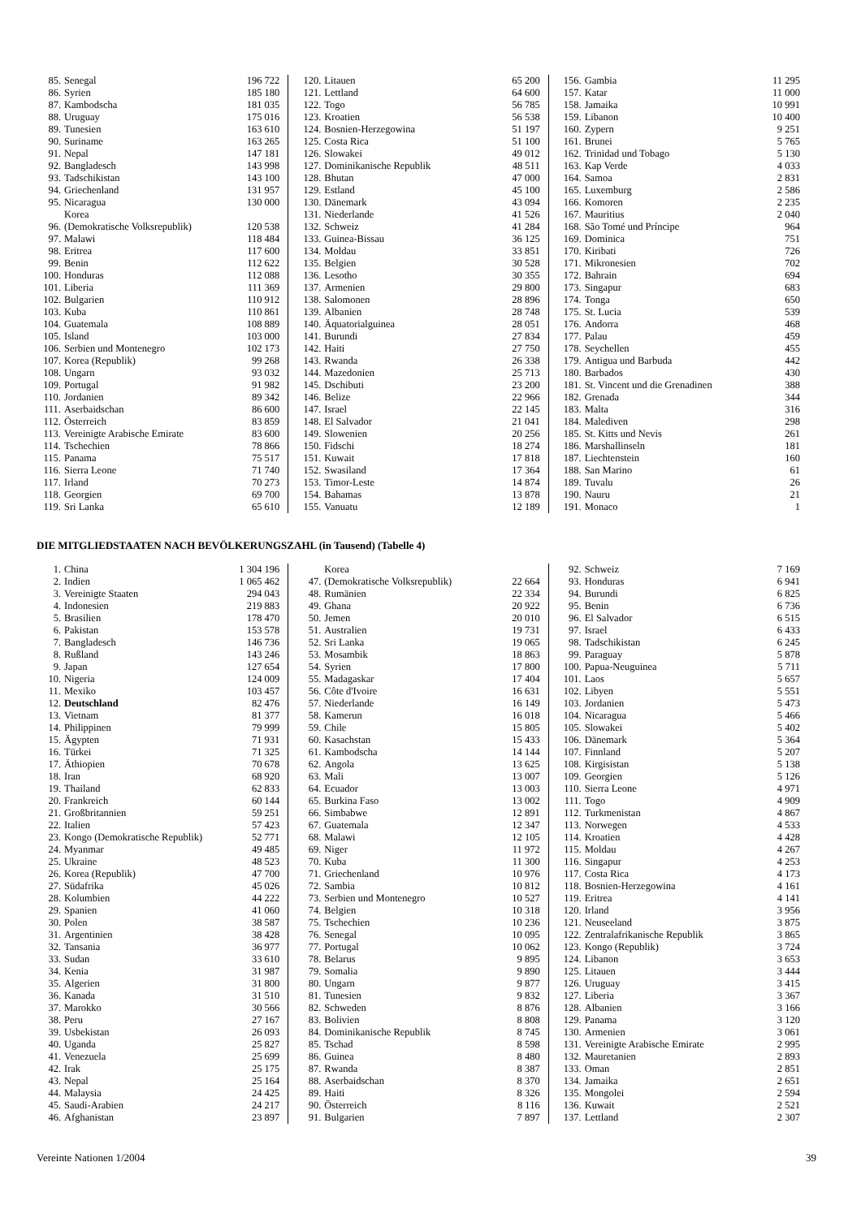| 85. | Senegal | 196 722 |
| 86. | Syrien | 185 180 |
| 87. | Kambodscha | 181 035 |
| 88. | Uruguay | 175 016 |
| 89. | Tunesien | 163 610 |
| 90. | Suriname | 163 265 |
| 91. | Nepal | 147 181 |
| 92. | Bangladesch | 143 998 |
| 93. | Tadschikistan | 143 100 |
| 94. | Griechenland | 131 957 |
| 95. | Nicaragua | 130 000 |
| 96. | Korea (Demokratische Volksrepublik) | 120 538 |
| 97. | Malawi | 118 484 |
| 98. | Eritrea | 117 600 |
| 99. | Benin | 112 622 |
| 100. | Honduras | 112 088 |
| 101. | Liberia | 111 369 |
| 102. | Bulgarien | 110 912 |
| 103. | Kuba | 110 861 |
| 104. | Guatemala | 108 889 |
| 105. | Island | 103 000 |
| 106. | Serbien und Montenegro | 102 173 |
| 107. | Korea (Republik) | 99 268 |
| 108. | Ungarn | 93 032 |
| 109. | Portugal | 91 982 |
| 110. | Jordanien | 89 342 |
| 111. | Aserbaidschan | 86 600 |
| 112. | Österreich | 83 859 |
| 113. | Vereinigte Arabische Emirate | 83 600 |
| 114. | Tschechien | 78 866 |
| 115. | Panama | 75 517 |
| 116. | Sierra Leone | 71 740 |
| 117. | Irland | 70 273 |
| 118. | Georgien | 69 700 |
| 119. | Sri Lanka | 65 610 |
| 120. | Litauen | 65 200 |
| 121. | Lettland | 64 600 |
| 122. | Togo | 56 785 |
| 123. | Kroatien | 56 538 |
| 124. | Bosnien-Herzegowina | 51 197 |
| 125. | Costa Rica | 51 100 |
| 126. | Slowakei | 49 012 |
| 127. | Dominikanische Republik | 48 511 |
| 128. | Bhutan | 47 000 |
| 129. | Estland | 45 100 |
| 130. | Dänemark | 43 094 |
| 131. | Niederlande | 41 526 |
| 132. | Schweiz | 41 284 |
| 133. | Guinea-Bissau | 36 125 |
| 134. | Moldau | 33 851 |
| 135. | Belgien | 30 528 |
| 136. | Lesotho | 30 355 |
| 137. | Armenien | 29 800 |
| 138. | Salomonen | 28 896 |
| 139. | Albanien | 28 748 |
| 140. | Äquatorialguinea | 28 051 |
| 141. | Burundi | 27 834 |
| 142. | Haiti | 27 750 |
| 143. | Rwanda | 26 338 |
| 144. | Mazedonien | 25 713 |
| 145. | Dschibuti | 23 200 |
| 146. | Belize | 22 966 |
| 147. | Israel | 22 145 |
| 148. | El Salvador | 21 041 |
| 149. | Slowenien | 20 256 |
| 150. | Fidschi | 18 274 |
| 151. | Kuwait | 17 818 |
| 152. | Swasiland | 17 364 |
| 153. | Timor-Leste | 14 874 |
| 154. | Bahamas | 13 878 |
| 155. | Vanuatu | 12 189 |
| 156. | Gambia | 11 295 |
| 157. | Katar | 11 000 |
| 158. | Jamaika | 10 991 |
| 159. | Libanon | 10 400 |
| 160. | Zypern | 9 251 |
| 161. | Brunei | 5 765 |
| 162. | Trinidad und Tobago | 5 130 |
| 163. | Kap Verde | 4 033 |
| 164. | Samoa | 2 831 |
| 165. | Luxemburg | 2 586 |
| 166. | Komoren | 2 235 |
| 167. | Mauritius | 2 040 |
| 168. | São Tomé und Príncipe | 964 |
| 169. | Dominica | 751 |
| 170. | Kiribati | 726 |
| 171. | Mikronesien | 702 |
| 172. | Bahrain | 694 |
| 173. | Singapur | 683 |
| 174. | Tonga | 650 |
| 175. | St. Lucia | 539 |
| 176. | Andorra | 468 |
| 177. | Palau | 459 |
| 178. | Seychellen | 455 |
| 179. | Antigua und Barbuda | 442 |
| 180. | Barbados | 430 |
| 181. | St. Vincent und die Grenadinen | 388 |
| 182. | Grenada | 344 |
| 183. | Malta | 316 |
| 184. | Malediven | 298 |
| 185. | St. Kitts und Nevis | 261 |
| 186. | Marshallinseln | 181 |
| 187. | Liechtenstein | 160 |
| 188. | San Marino | 61 |
| 189. | Tuvalu | 26 |
| 190. | Nauru | 21 |
| 191. | Monaco | 1 |
DIE MITGLIEDSTAATEN NACH BEVÖLKERUNGSZAHL (in Tausend) (Tabelle 4)
| 1. | China | 1 304 196 |
| 2. | Indien | 1 065 462 |
| 3. | Vereinigte Staaten | 294 043 |
| 4. | Indonesien | 219 883 |
| 5. | Brasilien | 178 470 |
| 6. | Pakistan | 153 578 |
| 7. | Bangladesch | 146 736 |
| 8. | Rußland | 143 246 |
| 9. | Japan | 127 654 |
| 10. | Nigeria | 124 009 |
| 11. | Mexiko | 103 457 |
| 12. | Deutschland | 82 476 |
| 13. | Vietnam | 81 377 |
| 14. | Philippinen | 79 999 |
| 15. | Ägypten | 71 931 |
| 16. | Türkei | 71 325 |
| 17. | Äthiopien | 70 678 |
| 18. | Iran | 68 920 |
| 19. | Thailand | 62 833 |
| 20. | Frankreich | 60 144 |
| 21. | Großbritannien | 59 251 |
| 22. | Italien | 57 423 |
| 23. | Kongo (Demokratische Republik) | 52 771 |
| 24. | Myanmar | 49 485 |
| 25. | Ukraine | 48 523 |
| 26. | Korea (Republik) | 47 700 |
| 27. | Südafrika | 45 026 |
| 28. | Kolumbien | 44 222 |
| 29. | Spanien | 41 060 |
| 30. | Polen | 38 587 |
| 31. | Argentinien | 38 428 |
| 32. | Tansania | 36 977 |
| 33. | Sudan | 33 610 |
| 34. | Kenia | 31 987 |
| 35. | Algerien | 31 800 |
| 36. | Kanada | 31 510 |
| 37. | Marokko | 30 566 |
| 38. | Peru | 27 167 |
| 39. | Usbekistan | 26 093 |
| 40. | Uganda | 25 827 |
| 41. | Venezuela | 25 699 |
| 42. | Irak | 25 175 |
| 43. | Nepal | 25 164 |
| 44. | Malaysia | 24 425 |
| 45. | Saudi-Arabien | 24 217 |
| 46. | Afghanistan | 23 897 |
| 47. | Korea (Demokratische Volksrepublik) | 22 664 |
| 48. | Rumänien | 22 334 |
| 49. | Ghana | 20 922 |
| 50. | Jemen | 20 010 |
| 51. | Australien | 19 731 |
| 52. | Sri Lanka | 19 065 |
| 53. | Mosambik | 18 863 |
| 54. | Syrien | 17 800 |
| 55. | Madagaskar | 17 404 |
| 56. | Côte d'Ivoire | 16 631 |
| 57. | Niederlande | 16 149 |
| 58. | Kamerun | 16 018 |
| 59. | Chile | 15 805 |
| 60. | Kasachstan | 15 433 |
| 61. | Kambodscha | 14 144 |
| 62. | Angola | 13 625 |
| 63. | Mali | 13 007 |
| 64. | Ecuador | 13 003 |
| 65. | Burkina Faso | 13 002 |
| 66. | Simbabwe | 12 891 |
| 67. | Guatemala | 12 347 |
| 68. | Malawi | 12 105 |
| 69. | Niger | 11 972 |
| 70. | Kuba | 11 300 |
| 71. | Griechenland | 10 976 |
| 72. | Sambia | 10 812 |
| 73. | Serbien und Montenegro | 10 527 |
| 74. | Belgien | 10 318 |
| 75. | Tschechien | 10 236 |
| 76. | Senegal | 10 095 |
| 77. | Portugal | 10 062 |
| 78. | Belarus | 9 895 |
| 79. | Somalia | 9 890 |
| 80. | Ungarn | 9 877 |
| 81. | Tunesien | 9 832 |
| 82. | Schweden | 8 876 |
| 83. | Bolivien | 8 808 |
| 84. | Dominikanische Republik | 8 745 |
| 85. | Tschad | 8 598 |
| 86. | Guinea | 8 480 |
| 87. | Rwanda | 8 387 |
| 88. | Aserbaidschan | 8 370 |
| 89. | Haiti | 8 326 |
| 90. | Österreich | 8 116 |
| 91. | Bulgarien | 7 897 |
| 92. | Schweiz | 7 169 |
| 93. | Honduras | 6 941 |
| 94. | Burundi | 6 825 |
| 95. | Benin | 6 736 |
| 96. | El Salvador | 6 515 |
| 97. | Israel | 6 433 |
| 98. | Tadschikistan | 6 245 |
| 99. | Paraguay | 5 878 |
| 100. | Papua-Neuguinea | 5 711 |
| 101. | Laos | 5 657 |
| 102. | Libyen | 5 551 |
| 103. | Jordanien | 5 473 |
| 104. | Nicaragua | 5 466 |
| 105. | Slowakei | 5 402 |
| 106. | Dänemark | 5 364 |
| 107. | Finnland | 5 207 |
| 108. | Kirgisistan | 5 138 |
| 109. | Georgien | 5 126 |
| 110. | Sierra Leone | 4 971 |
| 111. | Togo | 4 909 |
| 112. | Turkmenistan | 4 867 |
| 113. | Norwegen | 4 533 |
| 114. | Kroatien | 4 428 |
| 115. | Moldau | 4 267 |
| 116. | Singapur | 4 253 |
| 117. | Costa Rica | 4 173 |
| 118. | Bosnien-Herzegowina | 4 161 |
| 119. | Eritrea | 4 141 |
| 120. | Irland | 3 956 |
| 121. | Neuseeland | 3 875 |
| 122. | Zentralafrikanische Republik | 3 865 |
| 123. | Kongo (Republik) | 3 724 |
| 124. | Libanon | 3 653 |
| 125. | Litauen | 3 444 |
| 126. | Uruguay | 3 415 |
| 127. | Liberia | 3 367 |
| 128. | Albanien | 3 166 |
| 129. | Panama | 3 120 |
| 130. | Armenien | 3 061 |
| 131. | Vereinigte Arabische Emirate | 2 995 |
| 132. | Mauretanien | 2 893 |
| 133. | Oman | 2 851 |
| 134. | Jamaika | 2 651 |
| 135. | Mongolei | 2 594 |
| 136. | Kuwait | 2 521 |
| 137. | Lettland | 2 307 |
Vereinte Nationen 1/2004 39